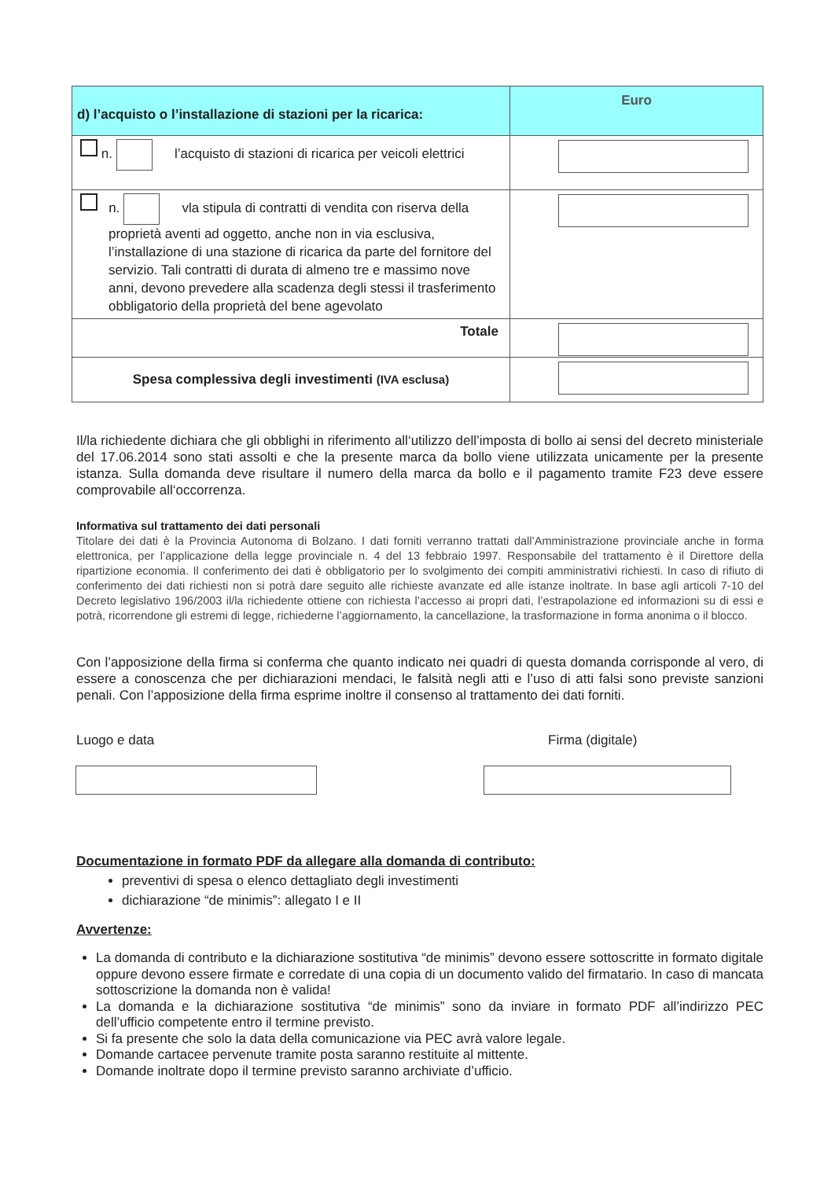| d) l’acquisto o l’installazione di stazioni per la ricarica: | Euro |
| --- | --- |
| n. l’acquisto di stazioni di ricarica per veicoli elettrici | |
| n. vla stipula di contratti di vendita con riserva della proprietà aventi ad oggetto, anche non in via esclusiva, l’installazione di una stazione di ricarica da parte del fornitore del servizio. Tali contratti di durata di almeno tre e massimo nove anni, devono prevedere alla scadenza degli stessi il trasferimento obbligatorio della proprietà del bene agevolato | |
| Totale | |
| Spesa complessiva degli investimenti (IVA esclusa) | |
Il/la richiedente dichiara che gli obblighi in riferimento all‘utilizzo dell’imposta di bollo ai sensi del decreto ministeriale del 17.06.2014 sono stati assolti e che la presente marca da bollo viene utilizzata unicamente per la presente istanza. Sulla domanda deve risultare il numero della marca da bollo e il pagamento tramite F23 deve essere comprovabile all‘occorrenza.
Informativa sul trattamento dei dati personali
Titolare dei dati è la Provincia Autonoma di Bolzano. I dati forniti verranno trattati dall’Amministrazione provinciale anche in forma elettronica, per l’applicazione della legge provinciale n. 4 del 13 febbraio 1997. Responsabile del trattamento è il Direttore della ripartizione economia. Il conferimento dei dati è obbligatorio per lo svolgimento dei compiti amministrativi richiesti. In caso di rifiuto di conferimento dei dati richiesti non si potrà dare seguito alle richieste avanzate ed alle istanze inoltrate. In base agli articoli 7-10 del Decreto legislativo 196/2003 il/la richiedente ottiene con richiesta l’accesso ai propri dati, l’estrapolazione ed informazioni su di essi e potrà, ricorrendone gli estremi di legge, richiederne l’aggiornamento, la cancellazione, la trasformazione in forma anonima o il blocco.
Con l’apposizione della firma si conferma che quanto indicato nei quadri di questa domanda corrisponde al vero, di essere a conoscenza che per dichiarazioni mendaci, le falsità negli atti e l’uso di atti falsi sono previste sanzioni penali. Con l’apposizione della firma esprime inoltre il consenso al trattamento dei dati forniti.
Luogo e data Firma (digitale)
Documentazione in formato PDF da allegare alla domanda di contributo:
preventivi di spesa o elenco dettagliato degli investimenti
dichiarazione “de minimis”: allegato I e II
Avvertenze:
La domanda di contributo e la dichiarazione sostitutiva “de minimis” devono essere sottoscritte in formato digitale oppure devono essere firmate e corredate di una copia di un documento valido del firmatario. In caso di mancata sottoscrizione la domanda non è valida!
La domanda e la dichiarazione sostitutiva “de minimis” sono da inviare in formato PDF all’indirizzo PEC dell’ufficio competente entro il termine previsto.
Si fa presente che solo la data della comunicazione via PEC avrà valore legale.
Domande cartacee pervenute tramite posta saranno restituite al mittente.
Domande inoltrate dopo il termine previsto saranno archiviate d’ufficio.